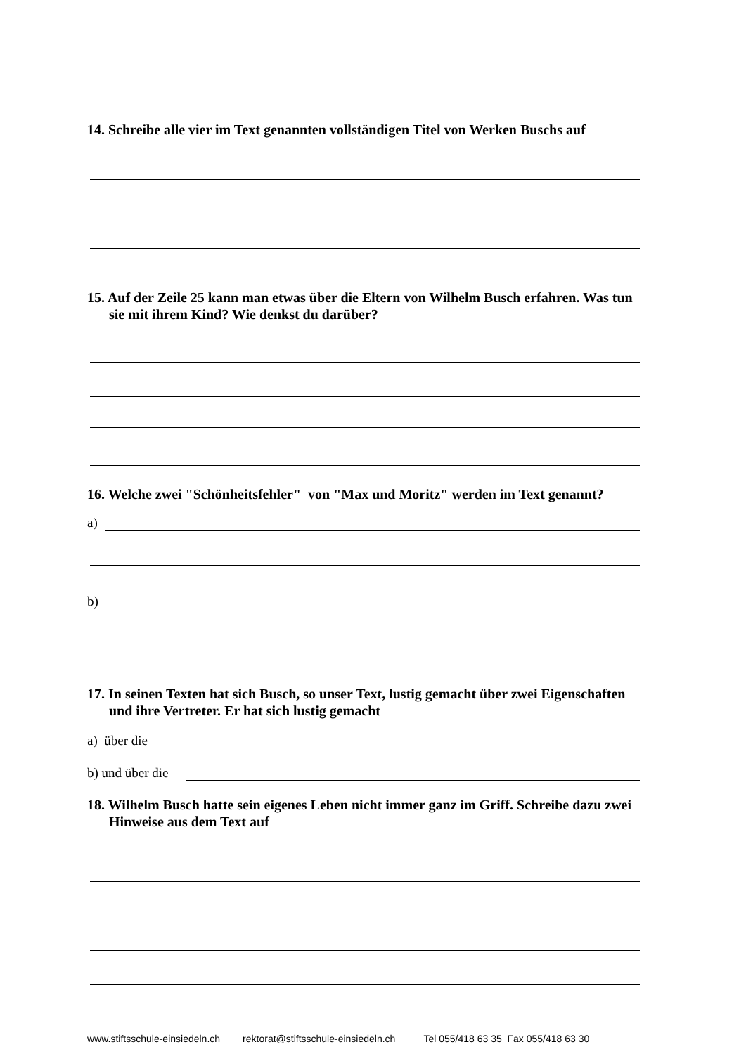14. Schreibe alle vier im Text genannten vollständigen Titel von Werken Buschs auf
15. Auf der Zeile 25 kann man etwas über die Eltern von Wilhelm Busch erfahren. Was tun sie mit ihrem Kind? Wie denkst du darüber?
16. Welche zwei "Schönheitsfehler" von "Max und Moritz" werden im Text genannt?
a)
b)
17. In seinen Texten hat sich Busch, so unser Text, lustig gemacht über zwei Eigenschaften und ihre Vertreter. Er hat sich lustig gemacht
a) über die
b) und über die
18. Wilhelm Busch hatte sein eigenes Leben nicht immer ganz im Griff. Schreibe dazu zwei Hinweise aus dem Text auf
www.stiftsschule-einsiedeln.ch rektorat@stiftsschule-einsiedeln.ch Tel 055/418 63 35 Fax 055/418 63 30